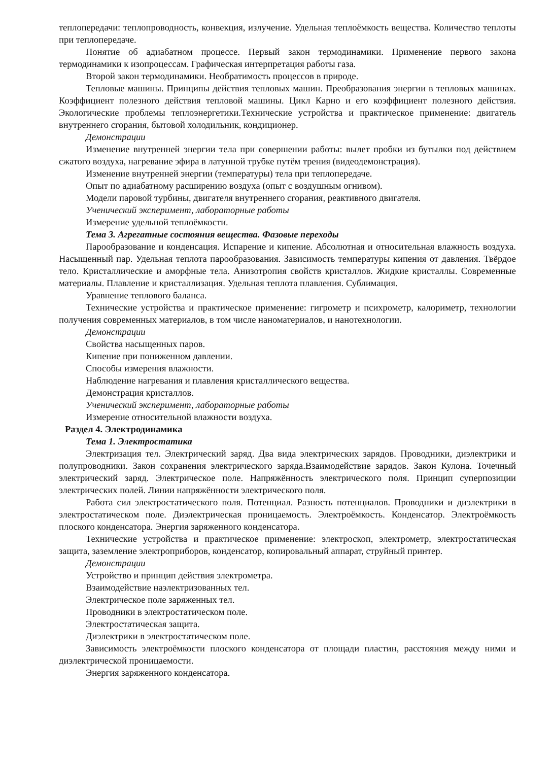теплопередачи: теплопроводность, конвекция, излучение. Удельная теплоёмкость вещества. Количество теплоты при теплопередаче.
Понятие об адиабатном процессе. Первый закон термодинамики. Применение первого закона термодинамики к изопроцессам. Графическая интерпретация работы газа.
Второй закон термодинамики. Необратимость процессов в природе.
Тепловые машины. Принципы действия тепловых машин. Преобразования энергии в тепловых машинах. Коэффициент полезного действия тепловой машины. Цикл Карно и его коэффициент полезного действия. Экологические проблемы теплоэнергетики.Технические устройства и практическое применение: двигатель внутреннего сгорания, бытовой холодильник, кондиционер.
Демонстрации
Изменение внутренней энергии тела при совершении работы: вылет пробки из бутылки под действием сжатого воздуха, нагревание эфира в латунной трубке путём трения (видеодемонстрация).
Изменение внутренней энергии (температуры) тела при теплопередаче.
Опыт по адиабатному расширению воздуха (опыт с воздушным огнивом).
Модели паровой турбины, двигателя внутреннего сгорания, реактивного двигателя.
Ученический эксперимент, лабораторные работы
Измерение удельной теплоёмкости.
Тема 3. Агрегатные состояния вещества. Фазовые переходы
Парообразование и конденсация. Испарение и кипение. Абсолютная и относительная влажность воздуха. Насыщенный пар. Удельная теплота парообразования. Зависимость температуры кипения от давления. Твёрдое тело. Кристаллические и аморфные тела. Анизотропия свойств кристаллов. Жидкие кристаллы. Современные материалы. Плавление и кристаллизация. Удельная теплота плавления. Сублимация.
Уравнение теплового баланса.
Технические устройства и практическое применение: гигрометр и психрометр, калориметр, технологии получения современных материалов, в том числе наноматериалов, и нанотехнологии.
Демонстрации
Свойства насыщенных паров.
Кипение при пониженном давлении.
Способы измерения влажности.
Наблюдение нагревания и плавления кристаллического вещества.
Демонстрация кристаллов.
Ученический эксперимент, лабораторные работы
Измерение относительной влажности воздуха.
Раздел 4. Электродинамика
Тема 1. Электростатика
Электризация тел. Электрический заряд. Два вида электрических зарядов. Проводники, диэлектрики и полупроводники. Закон сохранения электрического заряда.Взаимодействие зарядов. Закон Кулона. Точечный электрический заряд. Электрическое поле. Напряжённость электрического поля. Принцип суперпозиции электрических полей. Линии напряжённости электрического поля.
Работа сил электростатического поля. Потенциал. Разность потенциалов. Проводники и диэлектрики в электростатическом поле. Диэлектрическая проницаемость. Электроёмкость. Конденсатор. Электроёмкость плоского конденсатора. Энергия заряженного конденсатора.
Технические устройства и практическое применение: электроскоп, электрометр, электростатическая защита, заземление электроприборов, конденсатор, копировальный аппарат, струйный принтер.
Демонстрации
Устройство и принцип действия электрометра.
Взаимодействие наэлектризованных тел.
Электрическое поле заряженных тел.
Проводники в электростатическом поле.
Электростатическая защита.
Диэлектрики в электростатическом поле.
Зависимость электроёмкости плоского конденсатора от площади пластин, расстояния между ними и диэлектрической проницаемости.
Энергия заряженного конденсатора.